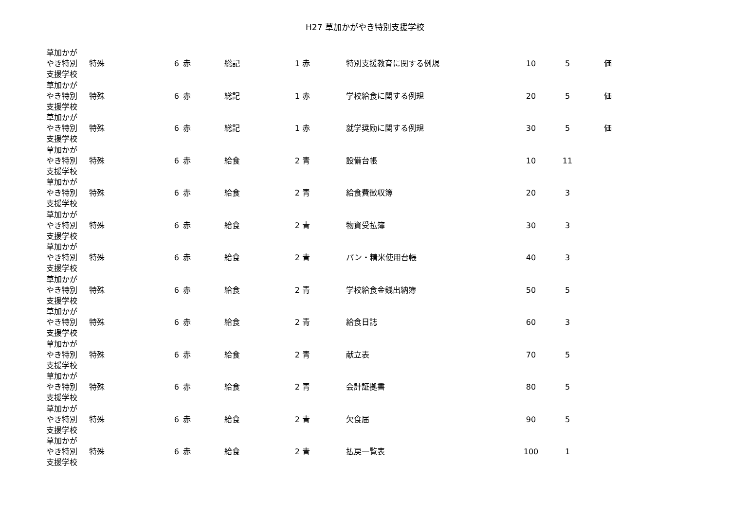H27 草加かがやき特別支援学校
| 草加かが やき特別 支援学校 | 特殊 | 6 | 赤 | 総記 | 1 | 赤 | 特別支援教育に関する例規 | 10 | 5 | 価 |
| 草加かが やき特別 支援学校 | 特殊 | 6 | 赤 | 総記 | 1 | 赤 | 学校給食に関する例規 | 20 | 5 | 価 |
| 草加かが やき特別 支援学校 | 特殊 | 6 | 赤 | 総記 | 1 | 赤 | 就学奨励に関する例規 | 30 | 5 | 価 |
| 草加かが やき特別 支援学校 | 特殊 | 6 | 赤 | 給食 | 2 | 青 | 設備台帳 | 10 | 11 | |
| 草加かが やき特別 支援学校 | 特殊 | 6 | 赤 | 給食 | 2 | 青 | 給食費徴収簿 | 20 | 3 | |
| 草加かが やき特別 支援学校 | 特殊 | 6 | 赤 | 給食 | 2 | 青 | 物資受払簿 | 30 | 3 | |
| 草加かが やき特別 支援学校 | 特殊 | 6 | 赤 | 給食 | 2 | 青 | パン・精米使用台帳 | 40 | 3 | |
| 草加かが やき特別 支援学校 | 特殊 | 6 | 赤 | 給食 | 2 | 青 | 学校給食金銭出納簿 | 50 | 5 | |
| 草加かが やき特別 支援学校 | 特殊 | 6 | 赤 | 給食 | 2 | 青 | 給食日誌 | 60 | 3 | |
| 草加かが やき特別 支援学校 | 特殊 | 6 | 赤 | 給食 | 2 | 青 | 献立表 | 70 | 5 | |
| 草加かが やき特別 支援学校 | 特殊 | 6 | 赤 | 給食 | 2 | 青 | 会計証拠書 | 80 | 5 | |
| 草加かが やき特別 支援学校 | 特殊 | 6 | 赤 | 給食 | 2 | 青 | 欠食届 | 90 | 5 | |
| 草加かが やき特別 支援学校 | 特殊 | 6 | 赤 | 給食 | 2 | 青 | 払戻一覧表 | 100 | 1 | |